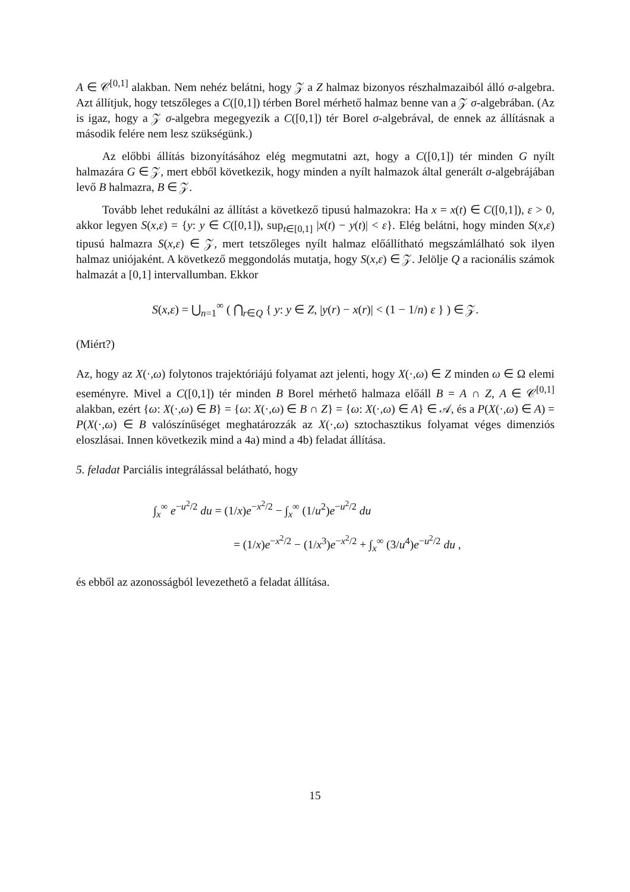A ∈ 𝒞<sup>[0,1]</sup> alakban. Nem nehéz belátni, hogy 𝒵 a Z halmaz bizonyos részhalmazaiból álló σ-algebra. Azt állítjuk, hogy tetszőleges a C([0,1]) térben Borel mérhető halmaz benne van a 𝒵 σ-algebrában. (Az is igaz, hogy a 𝒵 σ-algebra megegyezik a C([0,1]) tér Borel σ-algebrával, de ennek az állításnak a második felére nem lesz szükségünk.)
Az előbbi állítás bizonyításához elég megmutatni azt, hogy a C([0,1]) tér minden G nyílt halmazára G ∈ 𝒵, mert ebből következik, hogy minden a nyílt halmazok által generált σ-algebrájában levő B halmazra, B ∈ 𝒵.
Tovább lehet redukálni az állítást a következő tipusú halmazokra: Ha x = x(t) ∈ C([0,1]), ε > 0, akkor legyen S(x,ε) = {y: y ∈ C([0,1]), sup<sub>t∈[0,1]</sub> |x(t) − y(t)| < ε}. Elég belátni, hogy minden S(x,ε) tipusú halmazra S(x,ε) ∈ 𝒵, mert tetszőleges nyílt halmaz előállítható megszámlálható sok ilyen halmaz uniójaként. A következő meggondolás mutatja, hogy S(x,ε) ∈ 𝒵. Jelölje Q a racionális számok halmazát a [0,1] intervallumban. Ekkor
S(x,ε) = ⋃<sub>n=1</sub><sup>∞</sup> ( ⋂<sub>r∈Q</sub> { y: y ∈ Z, |y(r) − x(r)| < (1 − 1/n) ε } ) ∈ 𝒵.
(Miért?)
Az, hogy az X(·,ω) folytonos trajektóriájú folyamat azt jelenti, hogy X(·,ω) ∈ Z minden ω ∈ Ω elemi eseményre. Mivel a C([0,1]) tér minden B Borel mérhető halmaza előáll B = A ∩ Z, A ∈ 𝒞<sup>[0,1]</sup> alakban, ezért {ω: X(·,ω) ∈ B} = {ω: X(·,ω) ∈ B ∩ Z} = {ω: X(·,ω) ∈ A} ∈ 𝒜, és a P(X(·,ω) ∈ A) = P(X(·,ω) ∈ B valószínűséget meghatározzák az X(·,ω) sztochasztikus folyamat véges dimenziós eloszlásai. Innen következik mind a 4a) mind a 4b) feladat állítása.
5. feladat Parciális integrálással belátható, hogy
∫<sub>x</sub><sup>∞</sup> e<sup>−u<sup>2</sup>/2</sup> du = (1/x)e<sup>−x<sup>2</sup>/2</sup> − ∫<sub>x</sub><sup>∞</sup> (1/u<sup>2</sup>)e<sup>−u<sup>2</sup>/2</sup> du
= (1/x)e<sup>−x<sup>2</sup>/2</sup> − (1/x<sup>3</sup>)e<sup>−x<sup>2</sup>/2</sup> + ∫<sub>x</sub><sup>∞</sup> (3/u<sup>4</sup>)e<sup>−u<sup>2</sup>/2</sup> du ,
és ebből az azonosságból levezethető a feladat állítása.
15